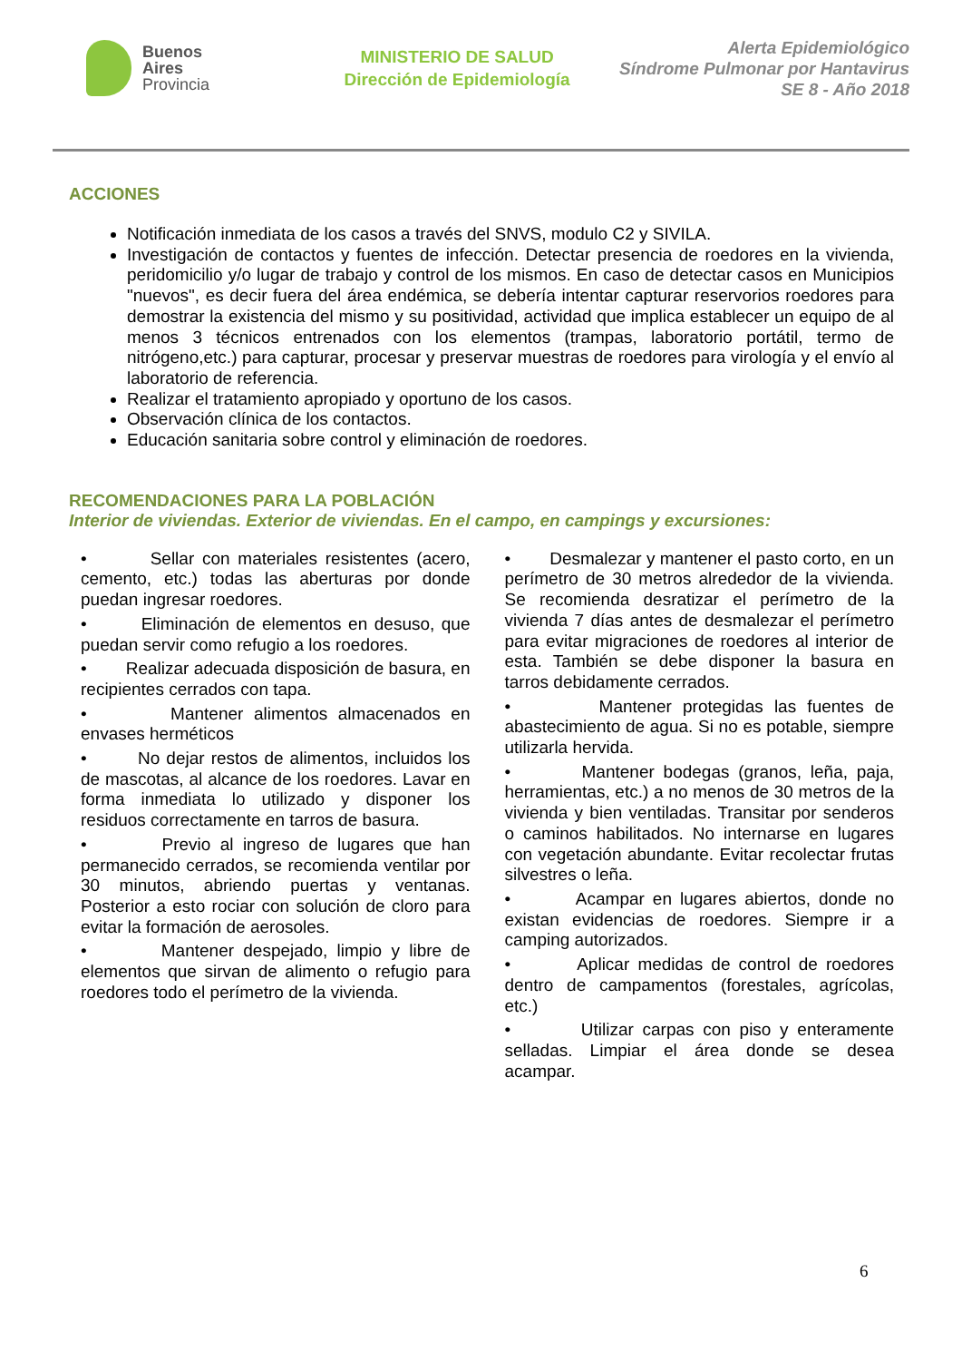Buenos
Aires
Provincia
MINISTERIO DE SALUD
Dirección de Epidemiología
Alerta Epidemiológico
Síndrome Pulmonar por Hantavirus
SE 8 - Año 2018
ACCIONES
Notificación inmediata de los casos a través del SNVS, modulo C2 y SIVILA.
Investigación de contactos y fuentes de infección. Detectar presencia de roedores en la vivienda, peridomicilio y/o lugar de trabajo y control de los mismos. En caso de detectar casos en Municipios "nuevos", es decir fuera del área endémica, se debería intentar capturar reservorios roedores para demostrar la existencia del mismo y su positividad, actividad que implica establecer un equipo de al menos 3 técnicos entrenados con los elementos (trampas, laboratorio portátil, termo de nitrógeno,etc.) para capturar, procesar y preservar muestras de roedores para virología y el envío al laboratorio de referencia.
Realizar el tratamiento apropiado y oportuno de los casos.
Observación clínica de los contactos.
Educación sanitaria sobre control y eliminación de roedores.
RECOMENDACIONES PARA LA POBLACIÓN
Interior de viviendas. Exterior de viviendas. En el campo, en campings y excursiones:
• Sellar con materiales resistentes (acero, cemento, etc.) todas las aberturas por donde puedan ingresar roedores.
• Eliminación de elementos en desuso, que puedan servir como refugio a los roedores.
• Realizar adecuada disposición de basura, en recipientes cerrados con tapa.
• Mantener alimentos almacenados en envases herméticos
• No dejar restos de alimentos, incluidos los de mascotas, al alcance de los roedores. Lavar en forma inmediata lo utilizado y disponer los residuos correctamente en tarros de basura.
• Previo al ingreso de lugares que han permanecido cerrados, se recomienda ventilar por 30 minutos, abriendo puertas y ventanas. Posterior a esto rociar con solución de cloro para evitar la formación de aerosoles.
• Mantener despejado, limpio y libre de elementos que sirvan de alimento o refugio para roedores todo el perímetro de la vivienda.
• Desmalezar y mantener el pasto corto, en un perímetro de 30 metros alrededor de la vivienda. Se recomienda desratizar el perímetro de la vivienda 7 días antes de desmalezar el perímetro para evitar migraciones de roedores al interior de esta. También se debe disponer la basura en tarros debidamente cerrados.
• Mantener protegidas las fuentes de abastecimiento de agua. Si no es potable, siempre utilizarla hervida.
• Mantener bodegas (granos, leña, paja, herramientas, etc.) a no menos de 30 metros de la vivienda y bien ventiladas. Transitar por senderos o caminos habilitados. No internarse en lugares con vegetación abundante. Evitar recolectar frutas silvestres o leña.
• Acampar en lugares abiertos, donde no existan evidencias de roedores. Siempre ir a camping autorizados.
• Aplicar medidas de control de roedores dentro de campamentos (forestales, agrícolas, etc.)
• Utilizar carpas con piso y enteramente selladas. Limpiar el área donde se desea acampar.
6